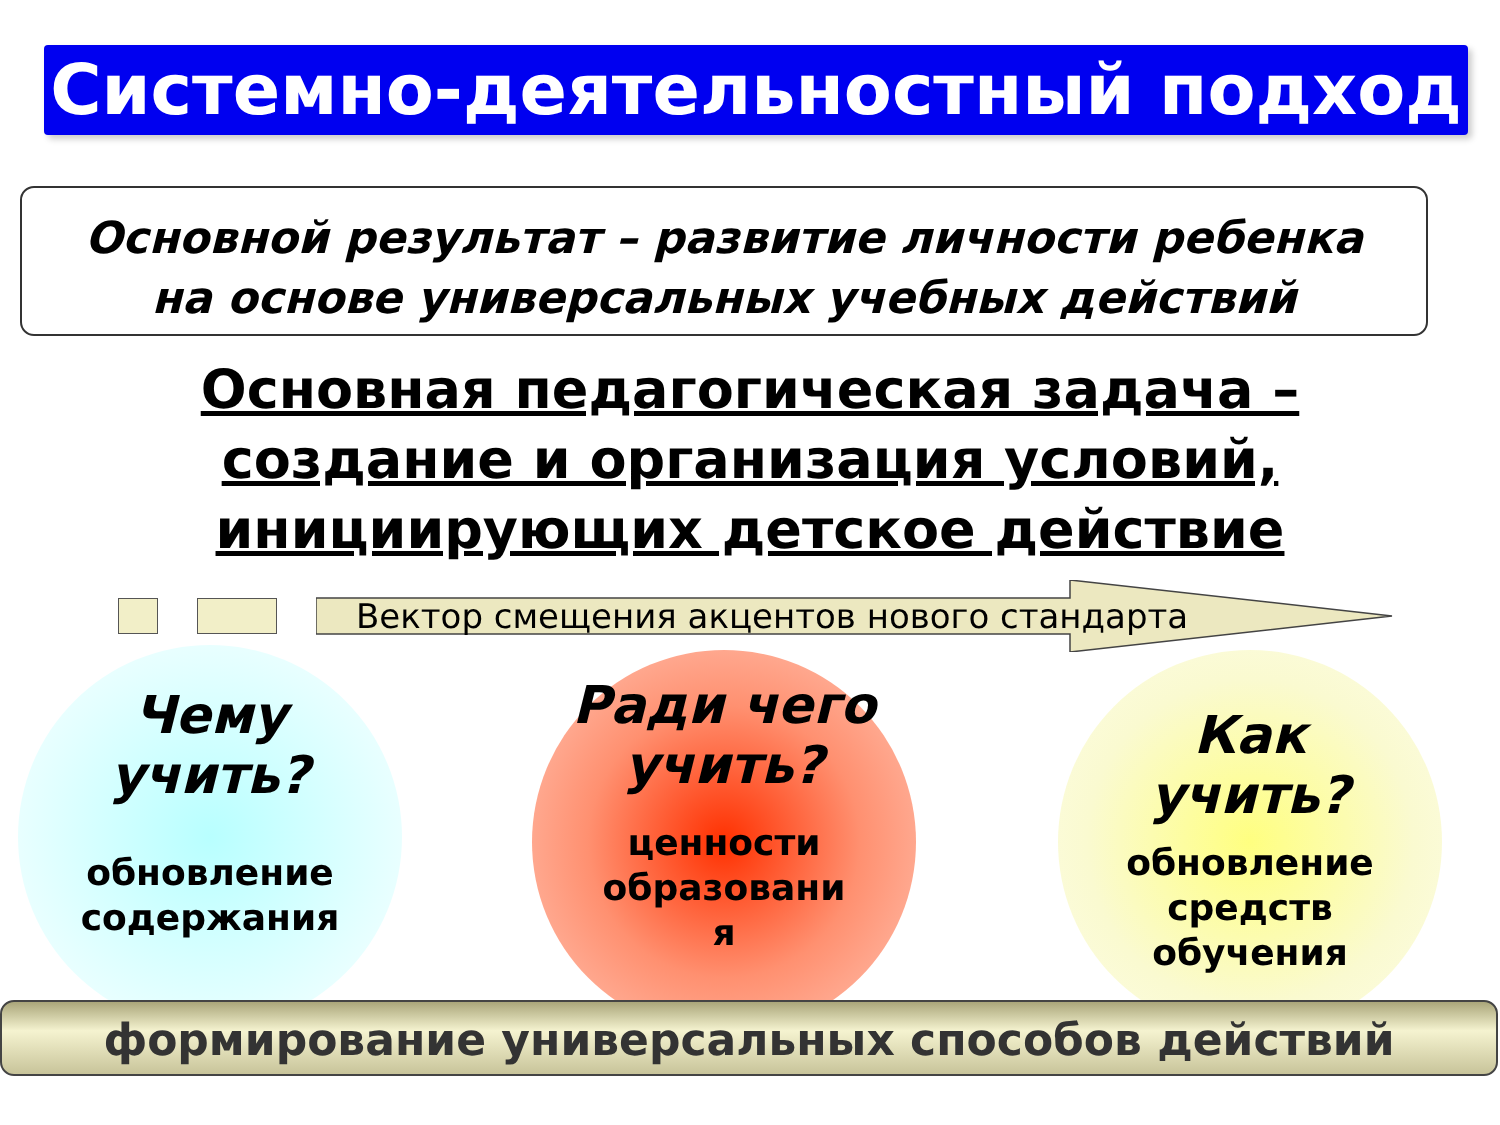Системно-деятельностный подход
Основной результат – развитие личности ребенка
на основе универсальных учебных действий
Основная педагогическая задача –
создание и организация условий,
инициирующих детское действие
Вектор смещения акцентов нового стандарта
Чему
учить?
обновление
содержания
Ради чего
учить?
ценности
образовани
я
Как
учить?
обновление
средств
обучения
формирование универсальных способов действий